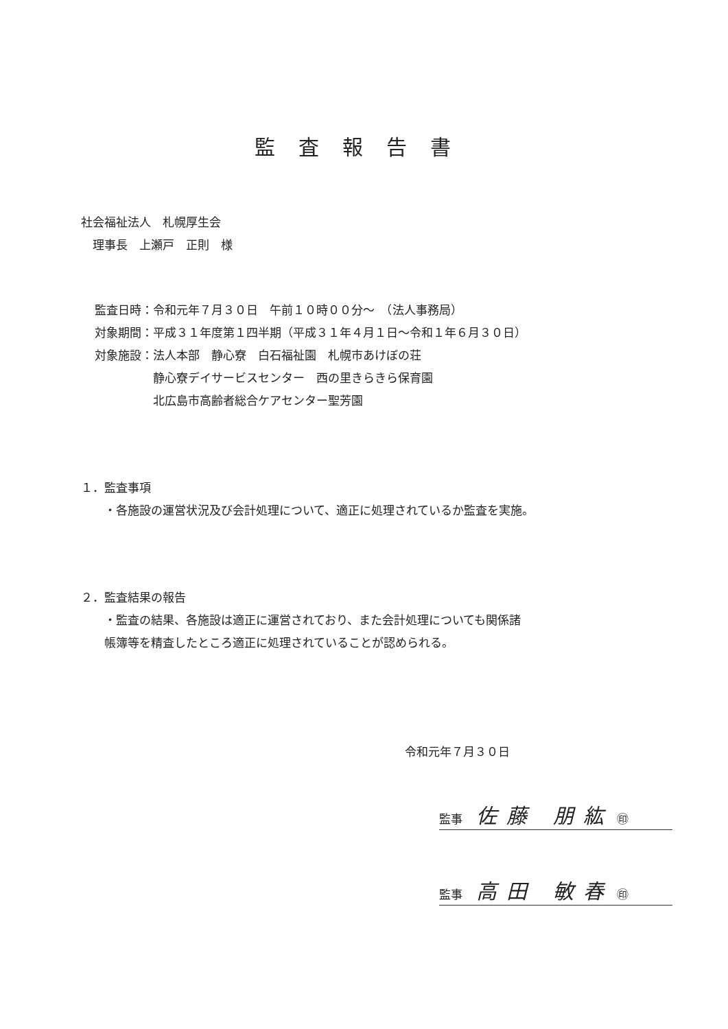監査報告書
社会福祉法人　札幌厚生会
　理事長　上瀬戸　正則　様
監査日時：令和元年７月３０日　午前１０時００分～　（法人事務局）
対象期間：平成３１年度第１四半期（平成３１年４月１日～令和１年６月３０日）
対象施設：法人本部　静心寮　白石福祉園　札幌市あけぼの荘
　　　　　静心寮デイサービスセンター　西の里きらきら保育園
　　　　　北広島市高齢者総合ケアセンター聖芳園
１．監査事項
　　・各施設の運営状況及び会計処理について、適正に処理されているか監査を実施。
２．監査結果の報告
　　・監査の結果、各施設は適正に運営されており、また会計処理についても関係諸
　　帳簿等を精査したところ適正に処理されていることが認められる。
令和元年７月３０日
監事 佐藤 朋紘 ㊞
監事 高田 敏春 ㊞